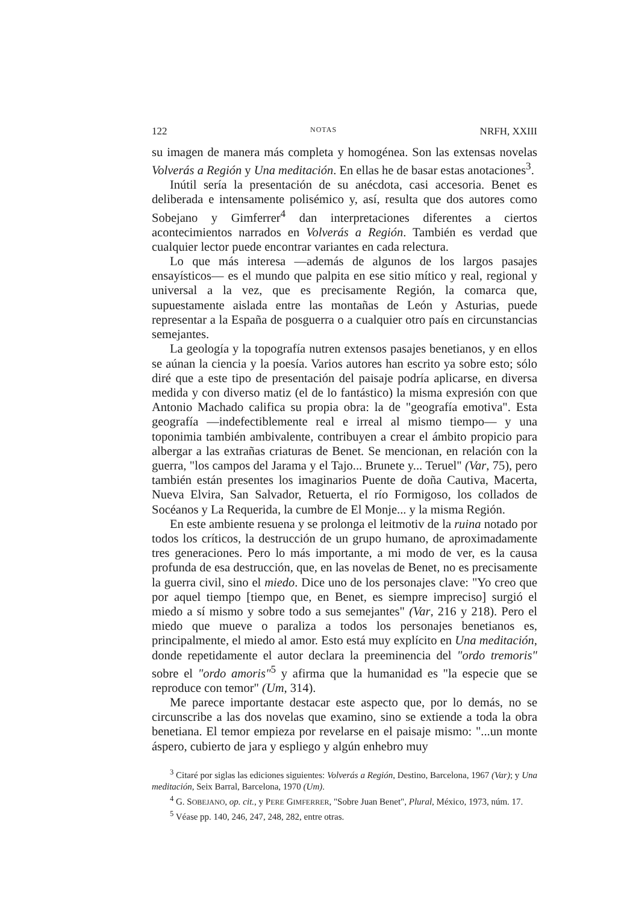122 NOTAS NRFH, XXIII
su imagen de manera más completa y homogénea. Son las extensas novelas Volverás a Región y Una meditación. En ellas he de basar estas anotaciones<sup>3</sup>.
Inútil sería la presentación de su anécdota, casi accesoria. Benet es deliberada e intensamente polisémico y, así, resulta que dos autores como Sobejano y Gimferrer<sup>4</sup> dan interpretaciones diferentes a ciertos acontecimientos narrados en Volverás a Región. También es verdad que cualquier lector puede encontrar variantes en cada relectura.
Lo que más interesa —además de algunos de los largos pasajes ensayísticos— es el mundo que palpita en ese sitio mítico y real, regional y universal a la vez, que es precisamente Región, la comarca que, supuestamente aislada entre las montañas de León y Asturias, puede representar a la España de posguerra o a cualquier otro país en circunstancias semejantes.
La geología y la topografía nutren extensos pasajes benetianos, y en ellos se aúnan la ciencia y la poesía. Varios autores han escrito ya sobre esto; sólo diré que a este tipo de presentación del paisaje podría aplicarse, en diversa medida y con diverso matiz (el de lo fantástico) la misma expresión con que Antonio Machado califica su propia obra: la de "geografía emotiva". Esta geografía —indefectiblemente real e irreal al mismo tiempo— y una toponimia también ambivalente, contribuyen a crear el ámbito propicio para albergar a las extrañas criaturas de Benet. Se mencionan, en relación con la guerra, "los campos del Jarama y el Tajo... Brunete y... Teruel" (Var, 75), pero también están presentes los imaginarios Puente de doña Cautiva, Macerta, Nueva Elvira, San Salvador, Retuerta, el río Formigoso, los collados de Socéanos y La Requerida, la cumbre de El Monje... y la misma Región.
En este ambiente resuena y se prolonga el leitmotiv de la ruina notado por todos los críticos, la destrucción de un grupo humano, de aproximadamente tres generaciones. Pero lo más importante, a mi modo de ver, es la causa profunda de esa destrucción, que, en las novelas de Benet, no es precisamente la guerra civil, sino el miedo. Dice uno de los personajes clave: "Yo creo que por aquel tiempo [tiempo que, en Benet, es siempre impreciso] surgió el miedo a sí mismo y sobre todo a sus semejantes" (Var, 216 y 218). Pero el miedo que mueve o paraliza a todos los personajes benetianos es, principalmente, el miedo al amor. Esto está muy explícito en Una meditación, donde repetidamente el autor declara la preeminencia del "ordo tremoris" sobre el "ordo amoris"<sup>5</sup> y afirma que la humanidad es "la especie que se reproduce con temor" (Um, 314).
Me parece importante destacar este aspecto que, por lo demás, no se circunscribe a las dos novelas que examino, sino se extiende a toda la obra benetiana. El temor empieza por revelarse en el paisaje mismo: "...un monte áspero, cubierto de jara y espliego y algún enhebro muy
<sup>3</sup> Citaré por siglas las ediciones siguientes: Volverás a Región, Destino, Barcelona, 1967 (Var); y Una meditación, Seix Barral, Barcelona, 1970 (Um).
<sup>4</sup> G. SOBEJANO, op. cit., y PERE GIMFERRER, "Sobre Juan Benet", Plural, México, 1973, núm. 17.
<sup>5</sup> Véase pp. 140, 246, 247, 248, 282, entre otras.